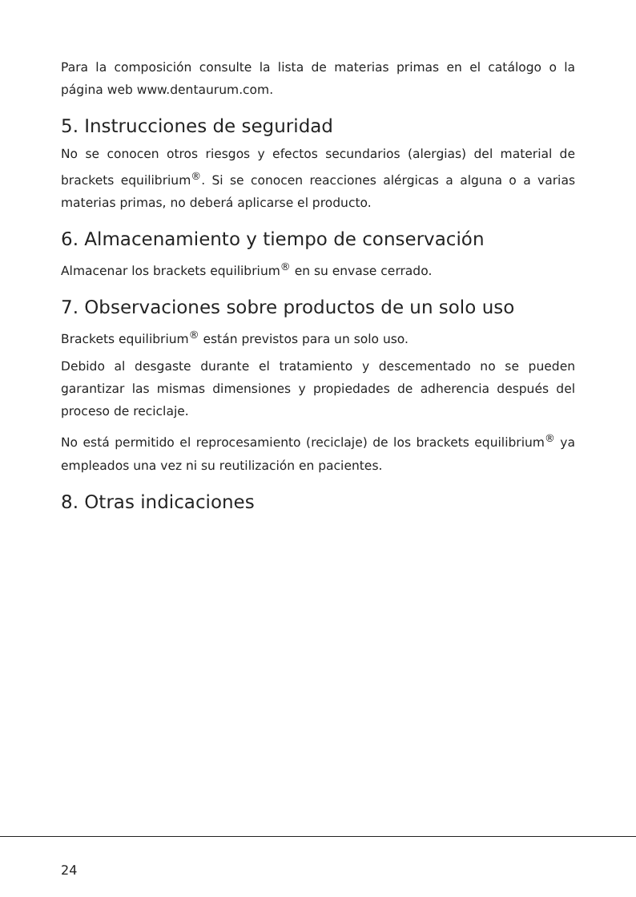Para la composición consulte la lista de materias primas en el catálogo o la página web www.dentaurum.com.
5. Instrucciones de seguridad
No se conocen otros riesgos y efectos secundarios (alergias) del material de brackets equilibrium<sup>®</sup>. Si se conocen reacciones alérgicas a alguna o a varias materias primas, no deberá aplicarse el producto.
6. Almacenamiento y tiempo de conservación
Almacenar los brackets equilibrium<sup>®</sup> en su envase cerrado.
7. Observaciones sobre productos de un solo uso
Brackets equilibrium<sup>®</sup> están previstos para un solo uso.
Debido al desgaste durante el tratamiento y descementado no se pueden garantizar las mismas dimensiones y propiedades de adherencia después del proceso de reciclaje.
No está permitido el reprocesamiento (reciclaje) de los brackets equilibrium<sup>®</sup> ya empleados una vez ni su reutilización en pacientes.
8. Otras indicaciones
24